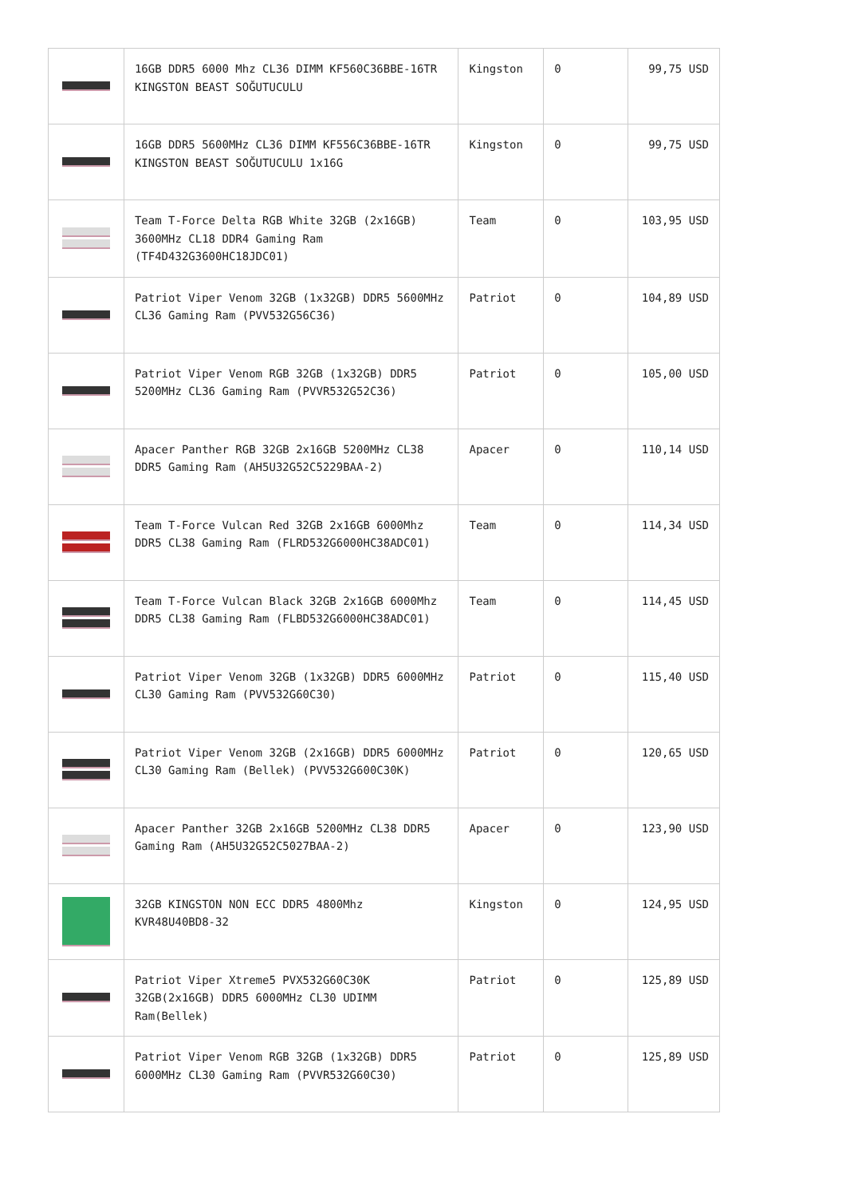| | 16GB DDR5 6000 Mhz CL36 DIMM KF560C36BBE-16TR KINGSTON BEAST SOĞUTUCULU | Kingston | 0 | 99,75 USD |
| | 16GB DDR5 5600MHz CL36 DIMM KF556C36BBE-16TR KINGSTON BEAST SOĞUTUCULU 1x16G | Kingston | 0 | 99,75 USD |
| | Team T-Force Delta RGB White 32GB (2x16GB) 3600MHz CL18 DDR4 Gaming Ram (TF4D432G3600HC18JDC01) | Team | 0 | 103,95 USD |
| | Patriot Viper Venom 32GB (1x32GB) DDR5 5600MHz CL36 Gaming Ram (PVV532G56C36) | Patriot | 0 | 104,89 USD |
| | Patriot Viper Venom RGB 32GB (1x32GB) DDR5 5200MHz CL36 Gaming Ram (PVVR532G52C36) | Patriot | 0 | 105,00 USD |
| | Apacer Panther RGB 32GB 2x16GB 5200MHz CL38 DDR5 Gaming Ram (AH5U32G52C5229BAA-2) | Apacer | 0 | 110,14 USD |
| | Team T-Force Vulcan Red 32GB 2x16GB 6000Mhz DDR5 CL38 Gaming Ram (FLRD532G6000HC38ADC01) | Team | 0 | 114,34 USD |
| | Team T-Force Vulcan Black 32GB 2x16GB 6000Mhz DDR5 CL38 Gaming Ram (FLBD532G6000HC38ADC01) | Team | 0 | 114,45 USD |
| | Patriot Viper Venom 32GB (1x32GB) DDR5 6000MHz CL30 Gaming Ram (PVV532G60C30) | Patriot | 0 | 115,40 USD |
| | Patriot Viper Venom 32GB (2x16GB) DDR5 6000MHz CL30 Gaming Ram (Bellek) (PVV532G600C30K) | Patriot | 0 | 120,65 USD |
| | Apacer Panther 32GB 2x16GB 5200MHz CL38 DDR5 Gaming Ram (AH5U32G52C5027BAA-2) | Apacer | 0 | 123,90 USD |
| | 32GB KINGSTON NON ECC DDR5 4800Mhz KVR48U40BD8-32 | Kingston | 0 | 124,95 USD |
| | Patriot Viper Xtreme5 PVX532G60C30K 32GB(2x16GB) DDR5 6000MHz CL30 UDIMM Ram(Bellek) | Patriot | 0 | 125,89 USD |
| | Patriot Viper Venom RGB 32GB (1x32GB) DDR5 6000MHz CL30 Gaming Ram (PVVR532G60C30) | Patriot | 0 | 125,89 USD |